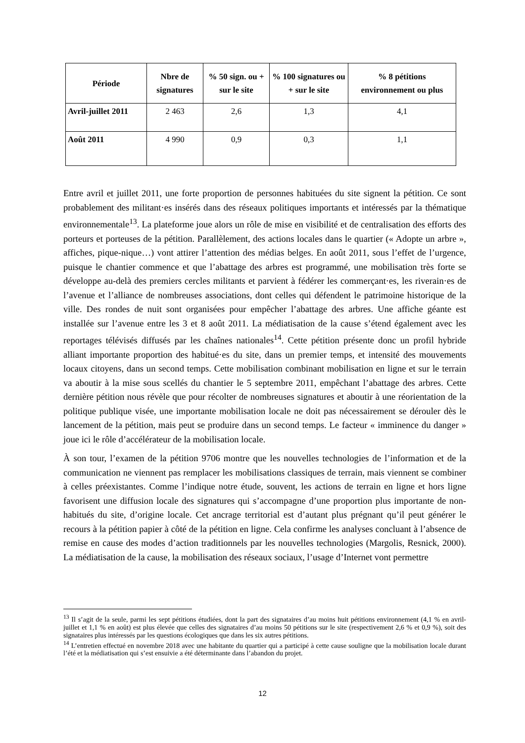| Période | Nbre de signatures | % 50 sign. ou + sur le site | % 100 signatures ou + sur le site | % 8 pétitions environnement ou plus |
| --- | --- | --- | --- | --- |
| Avril-juillet 2011 | 2 463 | 2,6 | 1,3 | 4,1 |
| Août 2011 | 4 990 | 0,9 | 0,3 | 1,1 |
Entre avril et juillet 2011, une forte proportion de personnes habituées du site signent la pétition. Ce sont probablement des militant·es insérés dans des réseaux politiques importants et intéressés par la thématique environnementale<sup>13</sup>. La plateforme joue alors un rôle de mise en visibilité et de centralisation des efforts des porteurs et porteuses de la pétition. Parallèlement, des actions locales dans le quartier (« Adopte un arbre », affiches, pique-nique…) vont attirer l’attention des médias belges. En août 2011, sous l’effet de l’urgence, puisque le chantier commence et que l’abattage des arbres est programmé, une mobilisation très forte se développe au-delà des premiers cercles militants et parvient à fédérer les commerçant·es, les riverain·es de l’avenue et l’alliance de nombreuses associations, dont celles qui défendent le patrimoine historique de la ville. Des rondes de nuit sont organisées pour empêcher l’abattage des arbres. Une affiche géante est installée sur l’avenue entre les 3 et 8 août 2011. La médiatisation de la cause s’étend également avec les reportages télévisés diffusés par les chaînes nationales<sup>14</sup>. Cette pétition présente donc un profil hybride alliant importante proportion des habitué·es du site, dans un premier temps, et intensité des mouvements locaux citoyens, dans un second temps. Cette mobilisation combinant mobilisation en ligne et sur le terrain va aboutir à la mise sous scellés du chantier le 5 septembre 2011, empêchant l’abattage des arbres. Cette dernière pétition nous révèle que pour récolter de nombreuses signatures et aboutir à une réorientation de la politique publique visée, une importante mobilisation locale ne doit pas nécessairement se dérouler dès le lancement de la pétition, mais peut se produire dans un second temps. Le facteur « imminence du danger » joue ici le rôle d’accélérateur de la mobilisation locale.
À son tour, l’examen de la pétition 9706 montre que les nouvelles technologies de l’information et de la communication ne viennent pas remplacer les mobilisations classiques de terrain, mais viennent se combiner à celles préexistantes. Comme l’indique notre étude, souvent, les actions de terrain en ligne et hors ligne favorisent une diffusion locale des signatures qui s’accompagne d’une proportion plus importante de non-habitués du site, d’origine locale. Cet ancrage territorial est d’autant plus prégnant qu’il peut générer le recours à la pétition papier à côté de la pétition en ligne. Cela confirme les analyses concluant à l’absence de remise en cause des modes d’action traditionnels par les nouvelles technologies (Margolis, Resnick, 2000). La médiatisation de la cause, la mobilisation des réseaux sociaux, l’usage d’Internet vont permettre
<sup>13</sup> Il s’agit de la seule, parmi les sept pétitions étudiées, dont la part des signataires d’au moins huit pétitions environnement (4,1 % en avril-juillet et 1,1 % en août) est plus élevée que celles des signataires d’au moins 50 pétitions sur le site (respectivement 2,6 % et 0,9 %), soit des signataires plus intéressés par les questions écologiques que dans les six autres pétitions.
<sup>14</sup> L’entretien effectué en novembre 2018 avec une habitante du quartier qui a participé à cette cause souligne que la mobilisation locale durant l’été et la médiatisation qui s’est ensuivie a été déterminante dans l’abandon du projet.
12